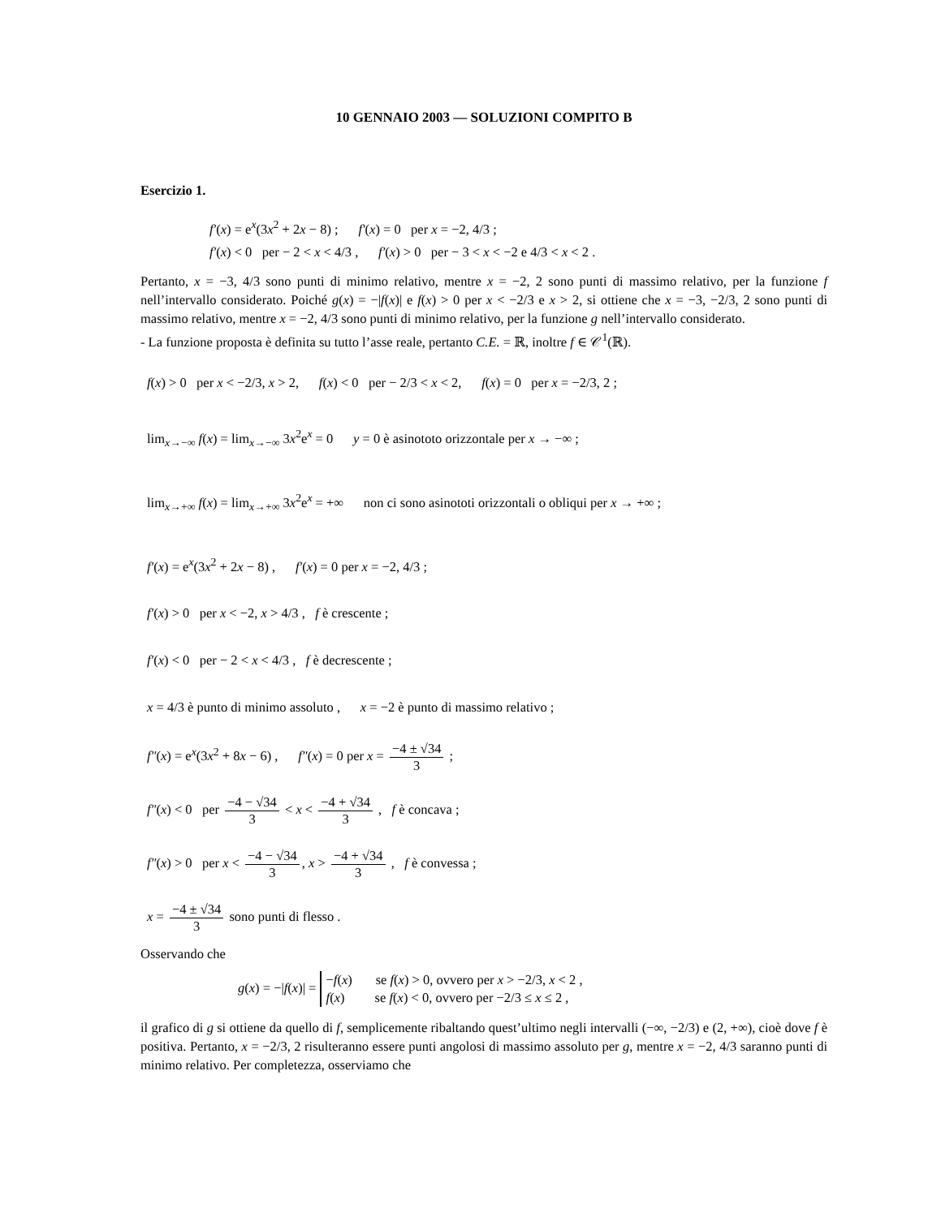10 GENNAIO 2003 — SOLUZIONI COMPITO B
Esercizio 1.
f′(x) = e<sup>x</sup>(3x<sup>2</sup> + 2x − 8) ; f′(x) = 0 per x = −2, 4/3 ;
f′(x) < 0 per − 2 < x < 4/3 , f′(x) > 0 per − 3 < x < −2 e 4/3 < x < 2 .
Pertanto, x = −3, 4/3 sono punti di minimo relativo, mentre x = −2, 2 sono punti di massimo relativo, per la funzione f nell’intervallo considerato. Poiché g(x) = −|f(x)| e f(x) > 0 per x < −2/3 e x > 2, si ottiene che x = −3, −2/3, 2 sono punti di massimo relativo, mentre x = −2, 4/3 sono punti di minimo relativo, per la funzione g nell’intervallo considerato.
- La funzione proposta è definita su tutto l’asse reale, pertanto C.E. = ℝ, inoltre f ∈ 𝒞<sup>1</sup>(ℝ).
f(x) > 0 per x < −2/3, x > 2, f(x) < 0 per − 2/3 < x < 2, f(x) = 0 per x = −2/3, 2 ;
lim<sub>x→−∞</sub> f(x) = lim<sub>x→−∞</sub> 3x<sup>2</sup>e<sup>x</sup> = 0 y = 0 è asinototo orizzontale per x → −∞ ;
lim<sub>x→+∞</sub> f(x) = lim<sub>x→+∞</sub> 3x<sup>2</sup>e<sup>x</sup> = +∞ non ci sono asinototi orizzontali o obliqui per x → +∞ ;
f′(x) = e<sup>x</sup>(3x<sup>2</sup> + 2x − 8) , f′(x) = 0 per x = −2, 4/3 ;
f′(x) > 0 per x < −2, x > 4/3 , f è crescente ;
f′(x) < 0 per − 2 < x < 4/3 , f è decrescente ;
x = 4/3 è punto di minimo assoluto , x = −2 è punto di massimo relativo ;
f″(x) = e<sup>x</sup>(3x<sup>2</sup> + 8x − 6) , f″(x) = 0 per x = −4 ± √34 3 ;
f″(x) < 0 per −4 − √34 3 < x < −4 + √34 3 , f è concava ;
f″(x) > 0 per x < −4 − √34 3, x > −4 + √34 3 , f è convessa ;
x = −4 ± √34 3 sono punti di flesso .
Osservando che
g(x) = −|f(x)| = −f(x) se f(x) > 0, ovvero per x > −2/3, x < 2 ,
f(x) se f(x) < 0, ovvero per −2/3 ≤ x ≤ 2 ,
il grafico di g si ottiene da quello di f, semplicemente ribaltando quest’ultimo negli intervalli (−∞, −2/3) e (2, +∞), cioè dove f è positiva. Pertanto, x = −2/3, 2 risulteranno essere punti angolosi di massimo assoluto per g, mentre x = −2, 4/3 saranno punti di minimo relativo. Per completezza, osserviamo che